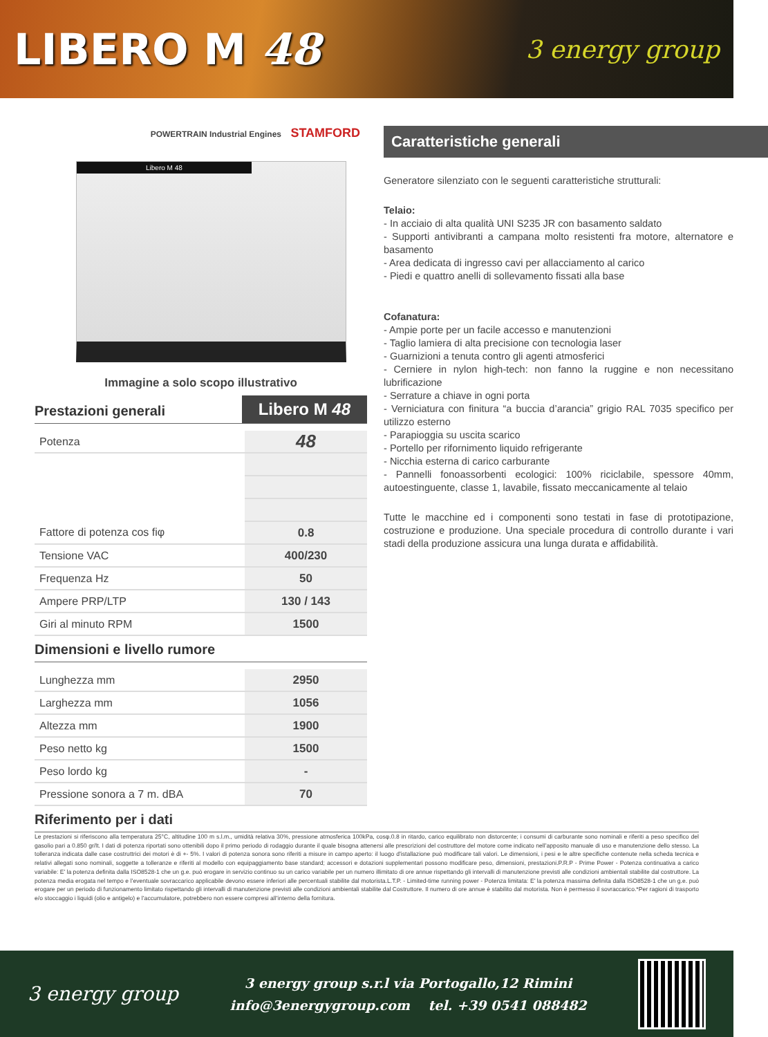LIBERO M 48
3 energy group
POWERTRAIN Industrial Engines STAMFORD
Libero M 48
Immagine a solo scopo illustrativo
Prestazioni generali
Libero M 48
| Potenza | 48 |
| Fattore di potenza cos fiφ | 0.8 |
| Tensione VAC | 400/230 |
| Frequenza Hz | 50 |
| Ampere PRP/LTP | 130 / 143 |
| Giri al minuto RPM | 1500 |
Dimensioni e livello rumore
| Lunghezza mm | 2950 |
| Larghezza mm | 1056 |
| Altezza mm | 1900 |
| Peso netto kg | 1500 |
| Peso lordo kg | - |
| Pressione sonora a 7 m. dBA | 70 |
Caratteristiche generali
Generatore silenziato con le seguenti caratteristiche strutturali:
Telaio:
- In acciaio di alta qualità UNI S235 JR con basamento saldato
- Supporti antivibranti a campana molto resistenti fra motore, alternatore e basamento
- Area dedicata di ingresso cavi per allacciamento al carico
- Piedi e quattro anelli di sollevamento fissati alla base
Cofanatura:
- Ampie porte per un facile accesso e manutenzioni
- Taglio lamiera di alta precisione con tecnologia laser
- Guarnizioni a tenuta contro gli agenti atmosferici
- Cerniere in nylon high-tech: non fanno la ruggine e non necessitano lubrificazione
- Serrature a chiave in ogni porta
- Verniciatura con finitura “a buccia d’arancia” grigio RAL 7035 specifico per utilizzo esterno
- Parapioggia su uscita scarico
- Portello per rifornimento liquido refrigerante
- Nicchia esterna di carico carburante
- Pannelli fonoassorbenti ecologici: 100% riciclabile, spessore 40mm, autoestinguente, classe 1, lavabile, fissato meccanicamente al telaio
Tutte le macchine ed i componenti sono testati in fase di prototipazione, costruzione e produzione. Una speciale procedura di controllo durante i vari stadi della produzione assicura una lunga durata e affidabilità.
Riferimento per i dati
Le prestazioni si riferiscono alla temperatura 25°C, altitudine 100 m s.l.m., umidità relativa 30%, pressione atmosferica 100kPa, cosφ.0.8 in ritardo, carico equilibrato non distorcente; i consumi di carburante sono nominali e riferiti a peso specifico del gasolio pari a 0.850 gr/lt. I dati di potenza riportati sono ottenibili dopo il primo periodo di rodaggio durante il quale bisogna attenersi alle prescrizioni del costruttore del motore come indicato nell’apposito manuale di uso e manutenzione dello stesso. La tolleranza indicata dalle case costruttrici dei motori è di +- 5%. I valori di potenza sonora sono riferiti a misure in campo aperto: il luogo d’istallazione può modificare tali valori. Le dimensioni, i pesi e le altre specifiche contenute nella scheda tecnica e relativi allegati sono nominali, soggette a tolleranze e riferiti al modello con equipaggiamento base standard; accessori e dotazioni supplementari possono modificare peso, dimensioni, prestazioni.P.R.P - Prime Power - Potenza continuativa a carico variabile: E’ la potenza definita dalla ISO8528-1 che un g.e. può erogare in servizio continuo su un carico variabile per un numero illimitato di ore annue rispettando gli intervalli di manutenzione previsti alle condizioni ambientali stabilite dal costruttore. La potenza media erogata nel tempo e l’eventuale sovraccarico applicabile devono essere inferiori alle percentuali stabilite dal motorista.L.T.P. - Limited-time running power - Potenza limitata: E’ la potenza massima definita dalla ISO8528-1 che un g.e. può erogare per un periodo di funzionamento limitato rispettando gli intervalli di manutenzione previsti alle condizioni ambientali stabilite dal Costruttore. Il numero di ore annue è stabilito dal motorista. Non è permesso il sovraccarico.*Per ragioni di trasporto e/o stoccaggio i liquidi (olio e antigelo) e l’accumulatore, potrebbero non essere compresi all’interno della fornitura.
3 energy group
3 energy group s.r.l via Portogallo,12 Rimini
info@3energygroup.com tel. +39 0541 088482